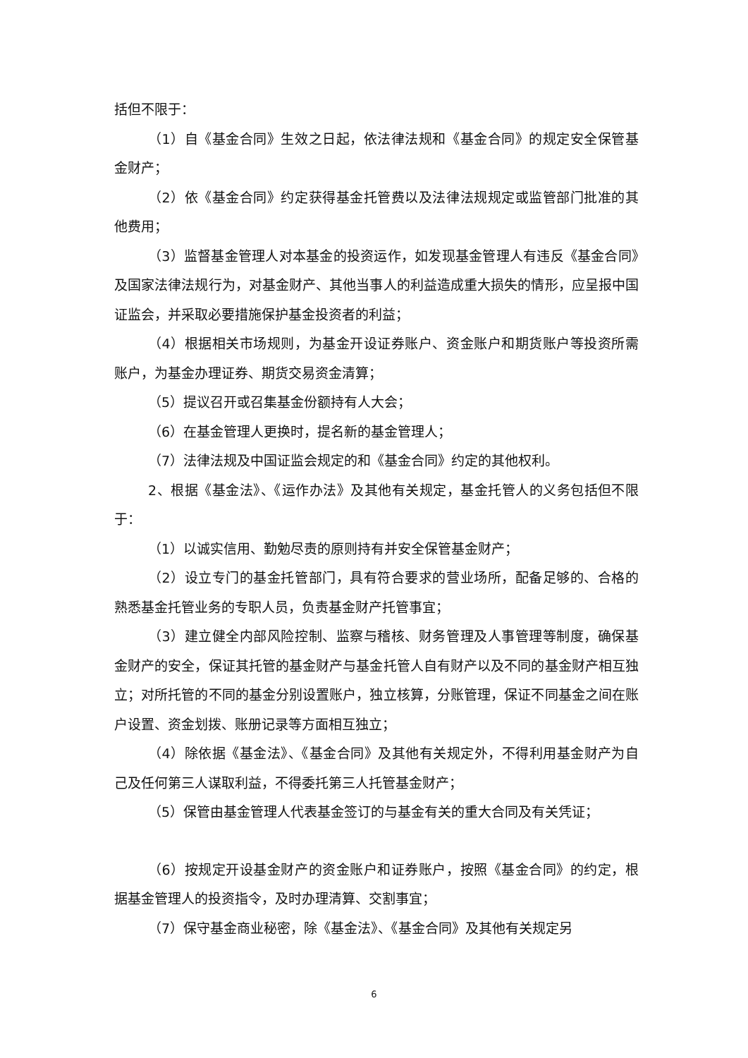括但不限于：
（1）自《基金合同》生效之日起，依法律法规和《基金合同》的规定安全保管基金财产；
（2）依《基金合同》约定获得基金托管费以及法律法规规定或监管部门批准的其他费用；
（3）监督基金管理人对本基金的投资运作，如发现基金管理人有违反《基金合同》及国家法律法规行为，对基金财产、其他当事人的利益造成重大损失的情形，应呈报中国证监会，并采取必要措施保护基金投资者的利益；
（4）根据相关市场规则，为基金开设证券账户、资金账户和期货账户等投资所需账户，为基金办理证券、期货交易资金清算；
（5）提议召开或召集基金份额持有人大会；
（6）在基金管理人更换时，提名新的基金管理人；
（7）法律法规及中国证监会规定的和《基金合同》约定的其他权利。
2、根据《基金法》、《运作办法》及其他有关规定，基金托管人的义务包括但不限于：
（1）以诚实信用、勤勉尽责的原则持有并安全保管基金财产；
（2）设立专门的基金托管部门，具有符合要求的营业场所，配备足够的、合格的熟悉基金托管业务的专职人员，负责基金财产托管事宜；
（3）建立健全内部风险控制、监察与稽核、财务管理及人事管理等制度，确保基金财产的安全，保证其托管的基金财产与基金托管人自有财产以及不同的基金财产相互独立；对所托管的不同的基金分别设置账户，独立核算，分账管理，保证不同基金之间在账户设置、资金划拨、账册记录等方面相互独立；
（4）除依据《基金法》、《基金合同》及其他有关规定外，不得利用基金财产为自己及任何第三人谋取利益，不得委托第三人托管基金财产；
（5）保管由基金管理人代表基金签订的与基金有关的重大合同及有关凭证；
（6）按规定开设基金财产的资金账户和证券账户，按照《基金合同》的约定，根据基金管理人的投资指令，及时办理清算、交割事宜；
（7）保守基金商业秘密，除《基金法》、《基金合同》及其他有关规定另
6